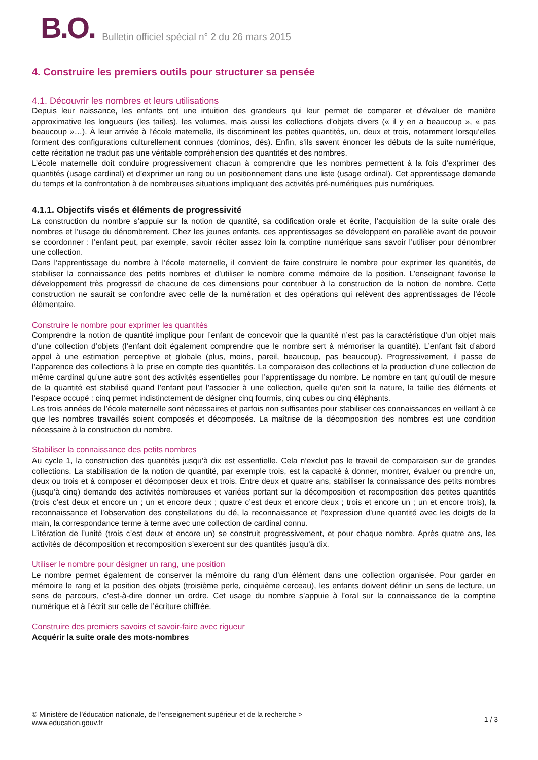B.O. Bulletin officiel spécial n° 2 du 26 mars 2015
4. Construire les premiers outils pour structurer sa pensée
4.1. Découvrir les nombres et leurs utilisations
Depuis leur naissance, les enfants ont une intuition des grandeurs qui leur permet de comparer et d’évaluer de manière approximative les longueurs (les tailles), les volumes, mais aussi les collections d’objets divers (« il y en a beaucoup », « pas beaucoup »…). À leur arrivée à l’école maternelle, ils discriminent les petites quantités, un, deux et trois, notamment lorsqu’elles forment des configurations culturellement connues (dominos, dés). Enfin, s’ils savent énoncer les débuts de la suite numérique, cette récitation ne traduit pas une véritable compréhension des quantités et des nombres.
L’école maternelle doit conduire progressivement chacun à comprendre que les nombres permettent à la fois d’exprimer des quantités (usage cardinal) et d’exprimer un rang ou un positionnement dans une liste (usage ordinal). Cet apprentissage demande du temps et la confrontation à de nombreuses situations impliquant des activités pré-numériques puis numériques.
4.1.1. Objectifs visés et éléments de progressivité
La construction du nombre s’appuie sur la notion de quantité, sa codification orale et écrite, l’acquisition de la suite orale des nombres et l’usage du dénombrement. Chez les jeunes enfants, ces apprentissages se développent en parallèle avant de pouvoir se coordonner : l’enfant peut, par exemple, savoir réciter assez loin la comptine numérique sans savoir l’utiliser pour dénombrer une collection.
Dans l’apprentissage du nombre à l’école maternelle, il convient de faire construire le nombre pour exprimer les quantités, de stabiliser la connaissance des petits nombres et d’utiliser le nombre comme mémoire de la position. L’enseignant favorise le développement très progressif de chacune de ces dimensions pour contribuer à la construction de la notion de nombre. Cette construction ne saurait se confondre avec celle de la numération et des opérations qui relèvent des apprentissages de l'école élémentaire.
Construire le nombre pour exprimer les quantités
Comprendre la notion de quantité implique pour l’enfant de concevoir que la quantité n’est pas la caractéristique d’un objet mais d’une collection d’objets (l’enfant doit également comprendre que le nombre sert à mémoriser la quantité). L’enfant fait d’abord appel à une estimation perceptive et globale (plus, moins, pareil, beaucoup, pas beaucoup). Progressivement, il passe de l’apparence des collections à la prise en compte des quantités. La comparaison des collections et la production d’une collection de même cardinal qu’une autre sont des activités essentielles pour l’apprentissage du nombre. Le nombre en tant qu’outil de mesure de la quantité est stabilisé quand l’enfant peut l’associer à une collection, quelle qu’en soit la nature, la taille des éléments et l’espace occupé : cinq permet indistinctement de désigner cinq fourmis, cinq cubes ou cinq éléphants.
Les trois années de l’école maternelle sont nécessaires et parfois non suffisantes pour stabiliser ces connaissances en veillant à ce que les nombres travaillés soient composés et décomposés. La maîtrise de la décomposition des nombres est une condition nécessaire à la construction du nombre.
Stabiliser la connaissance des petits nombres
Au cycle 1, la construction des quantités jusqu’à dix est essentielle. Cela n’exclut pas le travail de comparaison sur de grandes collections. La stabilisation de la notion de quantité, par exemple trois, est la capacité à donner, montrer, évaluer ou prendre un, deux ou trois et à composer et décomposer deux et trois. Entre deux et quatre ans, stabiliser la connaissance des petits nombres (jusqu’à cinq) demande des activités nombreuses et variées portant sur la décomposition et recomposition des petites quantités (trois c’est deux et encore un ; un et encore deux ; quatre c’est deux et encore deux ; trois et encore un ; un et encore trois), la reconnaissance et l’observation des constellations du dé, la reconnaissance et l’expression d’une quantité avec les doigts de la main, la correspondance terme à terme avec une collection de cardinal connu.
L’itération de l’unité (trois c’est deux et encore un) se construit progressivement, et pour chaque nombre. Après quatre ans, les activités de décomposition et recomposition s’exercent sur des quantités jusqu’à dix.
Utiliser le nombre pour désigner un rang, une position
Le nombre permet également de conserver la mémoire du rang d’un élément dans une collection organisée. Pour garder en mémoire le rang et la position des objets (troisième perle, cinquième cerceau), les enfants doivent définir un sens de lecture, un sens de parcours, c’est-à-dire donner un ordre. Cet usage du nombre s’appuie à l’oral sur la connaissance de la comptine numérique et à l’écrit sur celle de l’écriture chiffrée.
Construire des premiers savoirs et savoir-faire avec rigueur
Acquérir la suite orale des mots-nombres
© Ministère de l'éducation nationale, de l’enseignement supérieur et de la recherche >
www.education.gouv.fr
1 / 3